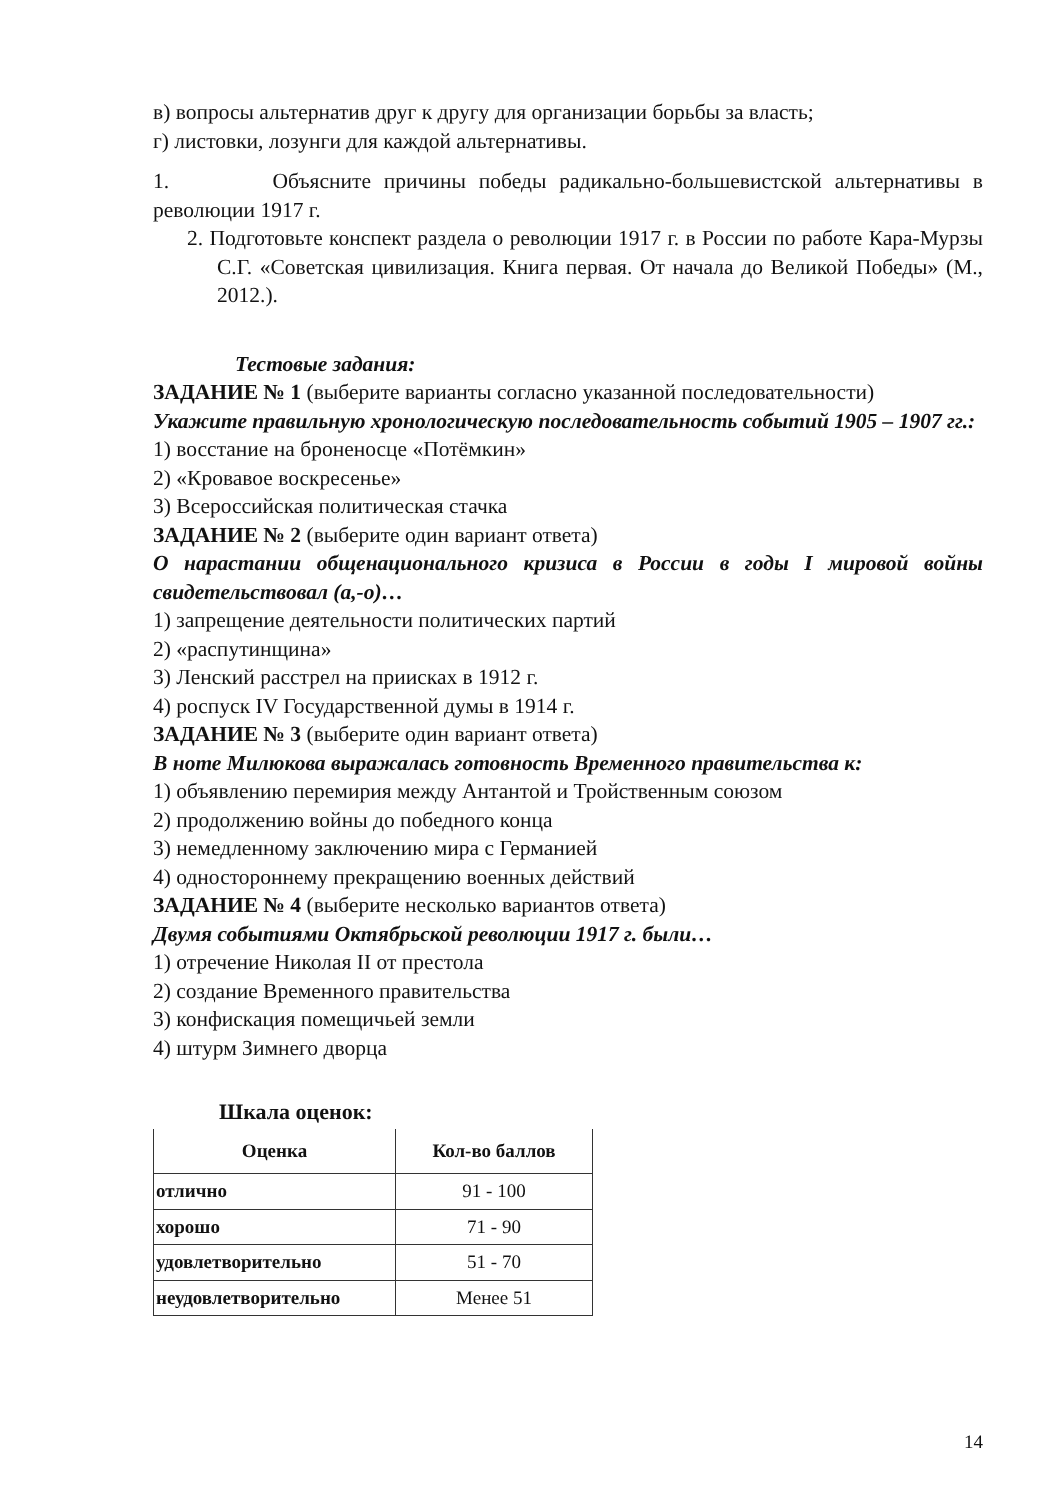в) вопросы альтернатив друг к другу для организации борьбы за власть;
г) листовки, лозунги для каждой альтернативы.
1. Объясните причины победы радикально-большевистской альтернативы в революции 1917 г.
2. Подготовьте конспект раздела о революции 1917 г. в России по работе Кара-Мурзы С.Г. «Советская цивилизация. Книга первая. От начала до Великой Победы» (М., 2012.).
Тестовые задания:
ЗАДАНИЕ № 1 (выберите варианты согласно указанной последовательности)
Укажите правильную хронологическую последовательность событий 1905 – 1907 гг.:
1) восстание на броненосце «Потёмкин»
2) «Кровавое воскресенье»
3) Всероссийская политическая стачка
ЗАДАНИЕ № 2 (выберите один вариант ответа)
О нарастании общенационального кризиса в России в годы I мировой войны свидетельствовал (а,-о)…
1) запрещение деятельности политических партий
2) «распутинщина»
3) Ленский расстрел на приисках в 1912 г.
4) роспуск IV Государственной думы в 1914 г.
ЗАДАНИЕ № 3 (выберите один вариант ответа)
В ноте Милюкова выражалась готовность Временного правительства к:
1) объявлению перемирия между Антантой и Тройственным союзом
2) продолжению войны до победного конца
3) немедленному заключению мира с Германией
4) одностороннему прекращению военных действий
ЗАДАНИЕ № 4 (выберите несколько вариантов ответа)
Двумя событиями Октябрьской революции 1917 г. были…
1) отречение Николая II от престола
2) создание Временного правительства
3) конфискация помещичьей земли
4) штурм Зимнего дворца
Шкала оценок:
| Оценка | Кол-во баллов |
| --- | --- |
| отлично | 91 - 100 |
| хорошо | 71 - 90 |
| удовлетворительно | 51 - 70 |
| неудовлетворительно | Менее 51 |
14